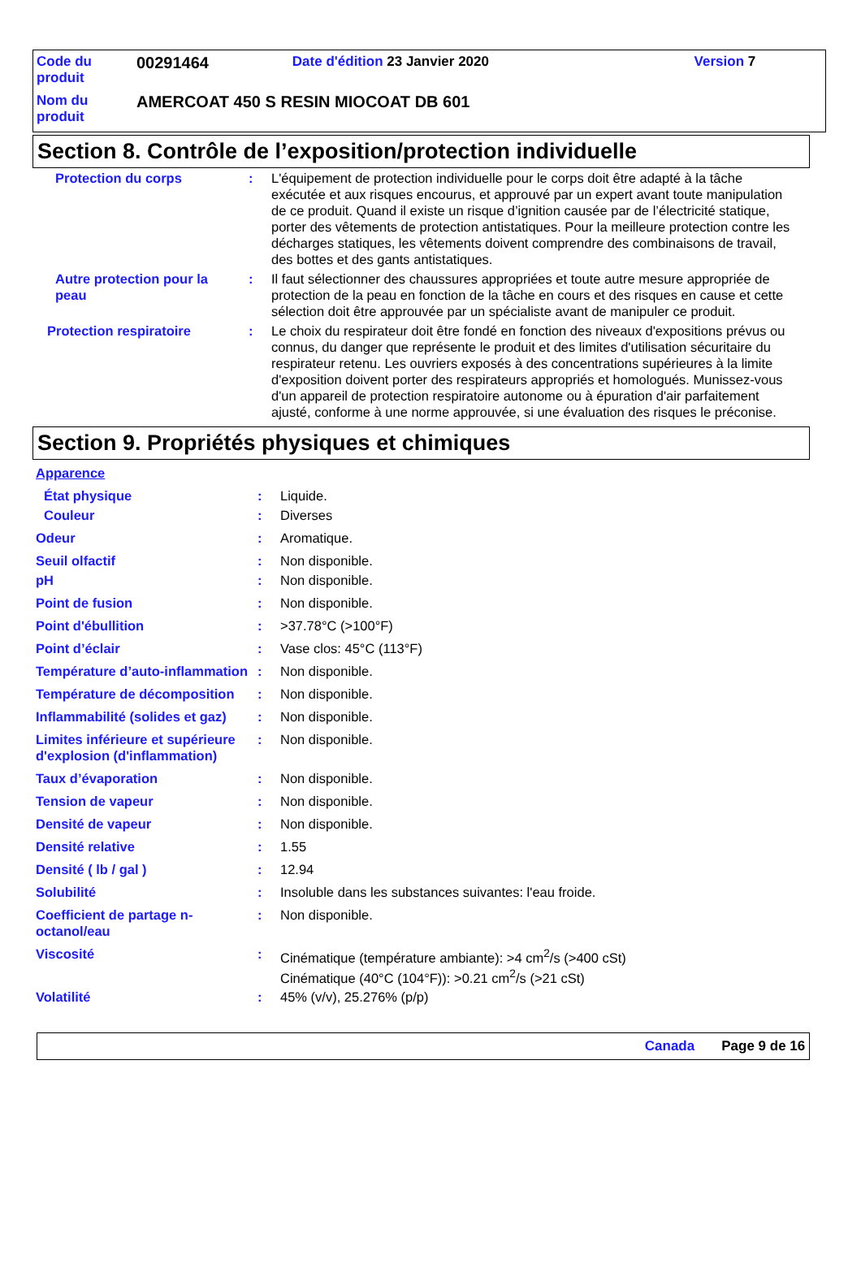| Code du produit | 00291464 | Date d'édition 23 Janvier 2020 | Version 7 |
| Nom du produit | AMERCOAT 450 S RESIN MIOCOAT DB 601 | | |
Section 8. Contrôle de l’exposition/protection individuelle
| Protection du corps | : | L'équipement de protection individuelle pour le corps doit être adapté à la tâche exécutée et aux risques encourus, et approuvé par un expert avant toute manipulation de ce produit. Quand il existe un risque d’ignition causée par de l’électricité statique, porter des vêtements de protection antistatiques. Pour la meilleure protection contre les décharges statiques, les vêtements doivent comprendre des combinaisons de travail, des bottes et des gants antistatiques. |
| Autre protection pour la peau | : | Il faut sélectionner des chaussures appropriées et toute autre mesure appropriée de protection de la peau en fonction de la tâche en cours et des risques en cause et cette sélection doit être approuvée par un spécialiste avant de manipuler ce produit. |
| Protection respiratoire | : | Le choix du respirateur doit être fondé en fonction des niveaux d'expositions prévus ou connus, du danger que représente le produit et des limites d'utilisation sécuritaire du respirateur retenu. Les ouvriers exposés à des concentrations supérieures à la limite d'exposition doivent porter des respirateurs appropriés et homologués. Munissez-vous d'un appareil de protection respiratoire autonome ou à épuration d'air parfaitement ajusté, conforme à une norme approuvée, si une évaluation des risques le préconise. |
Section 9. Propriétés physiques et chimiques
| Apparence | | |
| État physique | : | Liquide. |
| Couleur | : | Diverses |
| Odeur | : | Aromatique. |
| Seuil olfactif | : | Non disponible. |
| pH | : | Non disponible. |
| Point de fusion | : | Non disponible. |
| Point d'ébullition | : | >37.78°C (>100°F) |
| Point d’éclair | : | Vase clos: 45°C (113°F) |
| Température d’auto-inflammation | : | Non disponible. |
| Température de décomposition | : | Non disponible. |
| Inflammabilité (solides et gaz) | : | Non disponible. |
| Limites inférieure et supérieure d'explosion (d'inflammation) | : | Non disponible. |
| Taux d’évaporation | : | Non disponible. |
| Tension de vapeur | : | Non disponible. |
| Densité de vapeur | : | Non disponible. |
| Densité relative | : | 1.55 |
| Densité ( lb / gal ) | : | 12.94 |
| Solubilité | : | Insoluble dans les substances suivantes: l'eau froide. |
| Coefficient de partage n-octanol/eau | : | Non disponible. |
| Viscosité | : | Cinématique (température ambiante): >4 cm<sup>2</sup>/s (>400 cSt) Cinématique (40°C (104°F)): >0.21 cm<sup>2</sup>/s (>21 cSt) |
| Volatilité | : | 45% (v/v), 25.276% (p/p) |
Canada Page 9 de 16